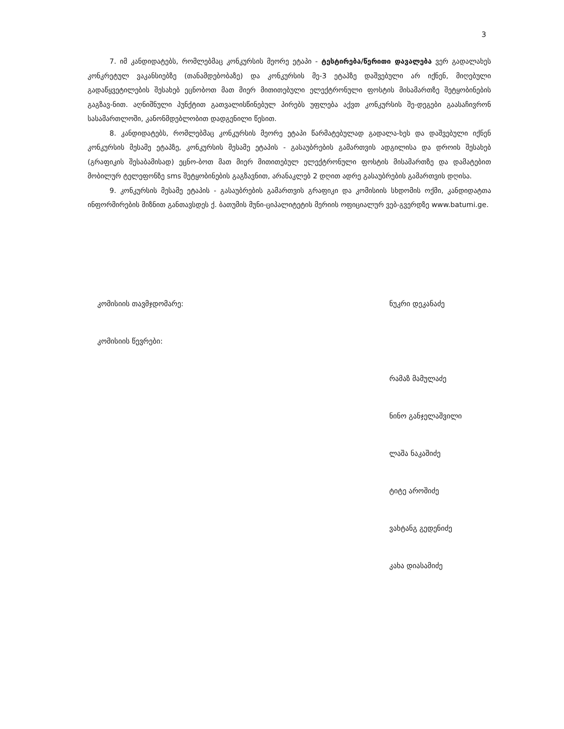3
7. იმ კანდიდატებს, რომლებმაც კონკურსის მეორე ეტაპი - ტესტირება/წერითი დავალება ვერ გადალახეს კონკრეტულ ვაკანსიებზე (თანამდებობაზე) და კონკურსის მე-3 ეტაპზე დაშვებული არ იქნენ, მიღებული გადაწყვეტილების შესახებ ეცნობოთ მათ მიერ მითითებული ელექტრონული ფოსტის მისამართზე შეტყობინების გაგზავ-ნით. აღნიშნული პუნქტით გათვალისწინებულ პირებს უფლება აქვთ კონკურსის შე-დეგები გაასაჩივრონ სასამართლოში, კანონმდებლობით დადგენილი წესით.
8. კანდიდატებს, რომლებმაც კონკურსის მეორე ეტაპი წარმატებულად გადალა-ხეს და დაშვებული იქნენ კონკურსის მესამე ეტაპზე, კონკურსის მესამე ეტაპის - გასაუბრების გამართვის ადგილისა და დროის შესახებ (გრაფიკის შესაბამისად) ეცნო-ბოთ მათ მიერ მითითებულ ელექტრონული ფოსტის მისამართზე და დამატებით მობილურ ტელეფონზე sms შეტყობინების გაგზავნით, არანაკლებ 2 დღით ადრე გასაუბრების გამართვის დღისა.
9. კონკურსის მესამე ეტაპის - გასაუბრების გამართვის გრაფიკი და კომისიის სხდომის ოქმი, კანდიდატთა ინფორმირების მიზნით განთავსდეს ქ. ბათუმის მუნი-ციპალიტეტის მერიის ოფიციალურ ვებ-გვერდზე www.batumi.ge.
კომისიის თავმჯდომარე: ნუკრი დეკანაძე
კომისიის წევრები:
რამაზ მამულაძე
ნინო განჯელაშვილი
ლაშა ნაკაშიძე
ტიტე აროშიძე
ვახტანგ გედენიძე
კახა დიასამიძე